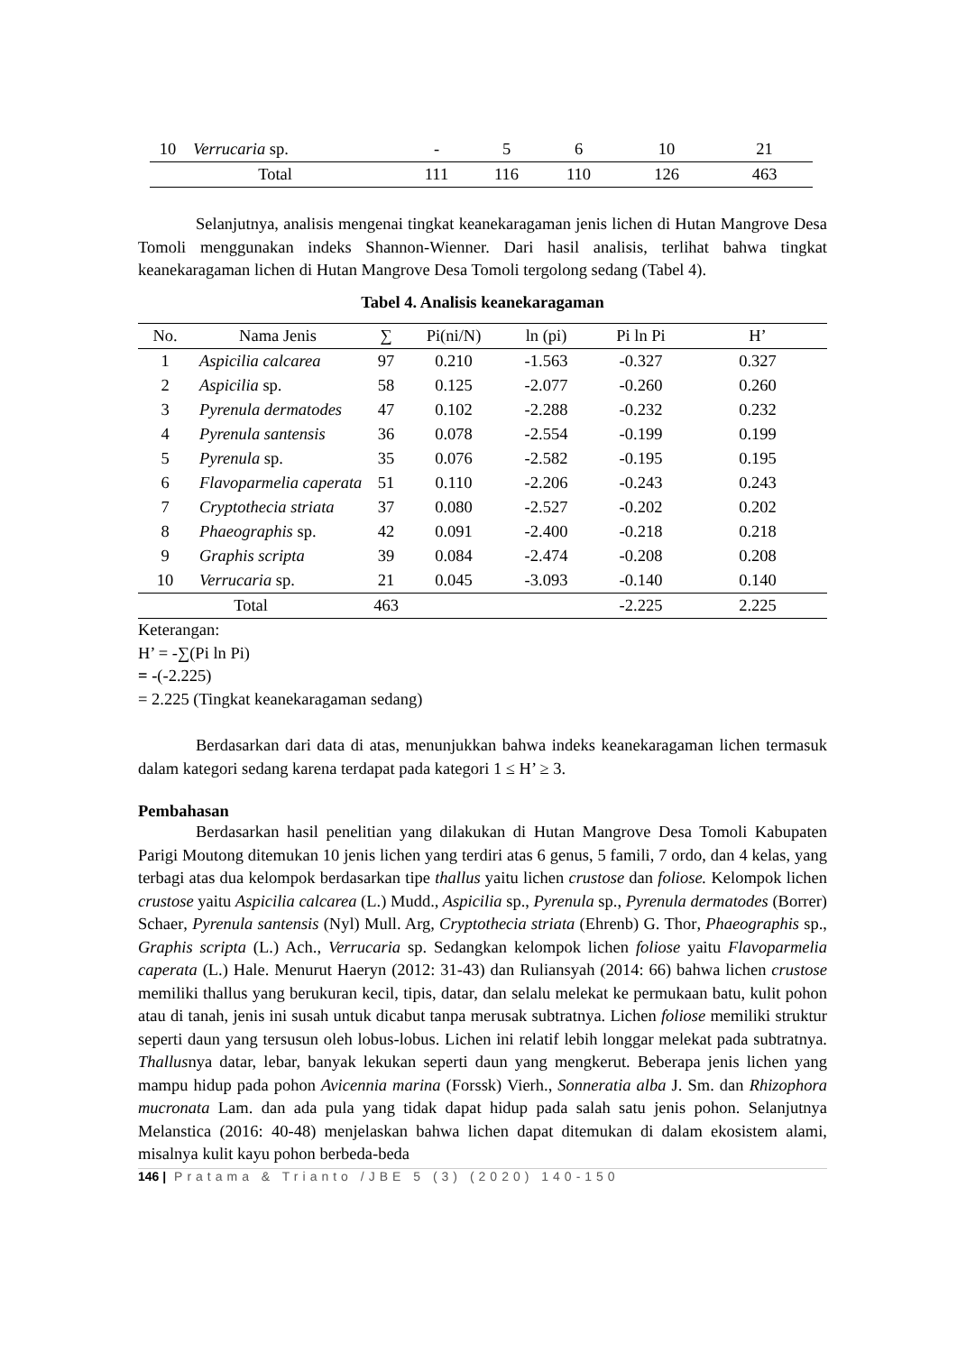| 10 | Verrucaria sp. | - | 5 | 6 | 10 | 21 |
| Total | | 111 | 116 | 110 | 126 | 463 |
Selanjutnya, analisis mengenai tingkat keanekaragaman jenis lichen di Hutan Mangrove Desa Tomoli menggunakan indeks Shannon-Wienner. Dari hasil analisis, terlihat bahwa tingkat keanekaragaman lichen di Hutan Mangrove Desa Tomoli tergolong sedang (Tabel 4).
Tabel 4. Analisis keanekaragaman
| No. | Nama Jenis | ∑ | Pi(ni/N) | ln (pi) | Pi ln Pi | H’ |
| --- | --- | --- | --- | --- | --- | --- |
| 1 | Aspicilia calcarea | 97 | 0.210 | -1.563 | -0.327 | 0.327 |
| 2 | Aspicilia sp. | 58 | 0.125 | -2.077 | -0.260 | 0.260 |
| 3 | Pyrenula dermatodes | 47 | 0.102 | -2.288 | -0.232 | 0.232 |
| 4 | Pyrenula santensis | 36 | 0.078 | -2.554 | -0.199 | 0.199 |
| 5 | Pyrenula sp. | 35 | 0.076 | -2.582 | -0.195 | 0.195 |
| 6 | Flavoparmelia caperata | 51 | 0.110 | -2.206 | -0.243 | 0.243 |
| 7 | Cryptothecia striata | 37 | 0.080 | -2.527 | -0.202 | 0.202 |
| 8 | Phaeographis sp. | 42 | 0.091 | -2.400 | -0.218 | 0.218 |
| 9 | Graphis scripta | 39 | 0.084 | -2.474 | -0.208 | 0.208 |
| 10 | Verrucaria sp. | 21 | 0.045 | -3.093 | -0.140 | 0.140 |
| Total | | 463 | | | -2.225 | 2.225 |
Keterangan:
H’ = -∑(Pi ln Pi)
= -(-2.225)
= 2.225 (Tingkat keanekaragaman sedang)
Berdasarkan dari data di atas, menunjukkan bahwa indeks keanekaragaman lichen termasuk dalam kategori sedang karena terdapat pada kategori 1 ≤ H’ ≥ 3.
Pembahasan
Berdasarkan hasil penelitian yang dilakukan di Hutan Mangrove Desa Tomoli Kabupaten Parigi Moutong ditemukan 10 jenis lichen yang terdiri atas 6 genus, 5 famili, 7 ordo, dan 4 kelas, yang terbagi atas dua kelompok berdasarkan tipe thallus yaitu lichen crustose dan foliose. Kelompok lichen crustose yaitu Aspicilia calcarea (L.) Mudd., Aspicilia sp., Pyrenula sp., Pyrenula dermatodes (Borrer) Schaer, Pyrenula santensis (Nyl) Mull. Arg, Cryptothecia striata (Ehrenb) G. Thor, Phaeographis sp., Graphis scripta (L.) Ach., Verrucaria sp. Sedangkan kelompok lichen foliose yaitu Flavoparmelia caperata (L.) Hale. Menurut Haeryn (2012: 31-43) dan Ruliansyah (2014: 66) bahwa lichen crustose memiliki thallus yang berukuran kecil, tipis, datar, dan selalu melekat ke permukaan batu, kulit pohon atau di tanah, jenis ini susah untuk dicabut tanpa merusak subtratnya. Lichen foliose memiliki struktur seperti daun yang tersusun oleh lobus-lobus. Lichen ini relatif lebih longgar melekat pada subtratnya. Thallusnya datar, lebar, banyak lekukan seperti daun yang mengkerut. Beberapa jenis lichen yang mampu hidup pada pohon Avicennia marina (Forssk) Vierh., Sonneratia alba J. Sm. dan Rhizophora mucronata Lam. dan ada pula yang tidak dapat hidup pada salah satu jenis pohon. Selanjutnya Melanstica (2016: 40-48) menjelaskan bahwa lichen dapat ditemukan di dalam ekosistem alami, misalnya kulit kayu pohon berbeda-beda
146 | Pratama & Trianto /JBE 5 (3) (2020) 140-150